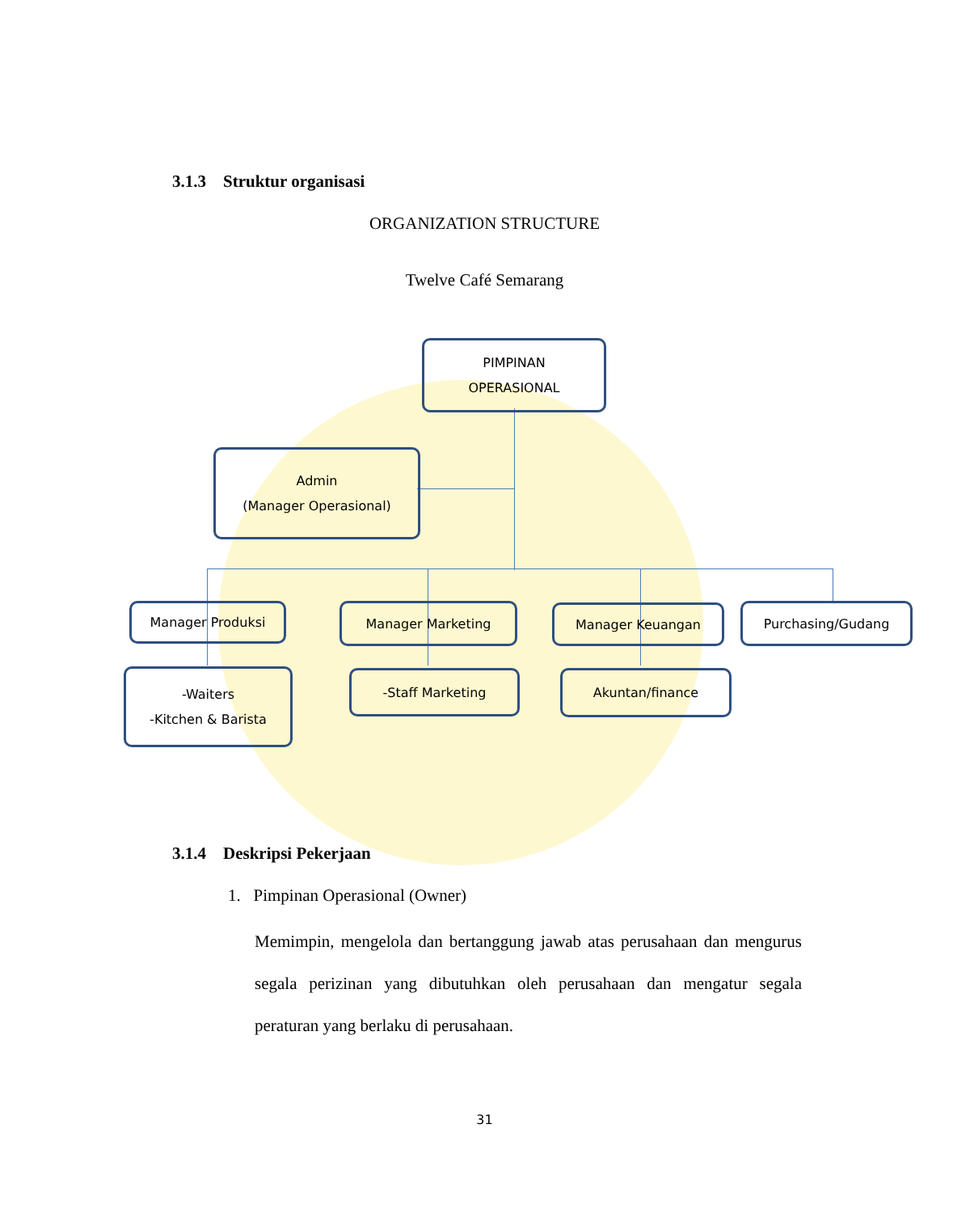3.1.3 Struktur organisasi
ORGANIZATION STRUCTURE
Twelve Café Semarang
PIMPINAN
OPERASIONAL
Admin
(Manager Operasional)
Manager Produksi Manager Marketing Manager Keuangan Purchasing/Gudang
-Waiters
-Kitchen & Barista
-Staff Marketing Akuntan/finance
3.1.4 Deskripsi Pekerjaan
1. Pimpinan Operasional (Owner)
Memimpin, mengelola dan bertanggung jawab atas perusahaan dan mengurus segala perizinan yang dibutuhkan oleh perusahaan dan mengatur segala peraturan yang berlaku di perusahaan.
31